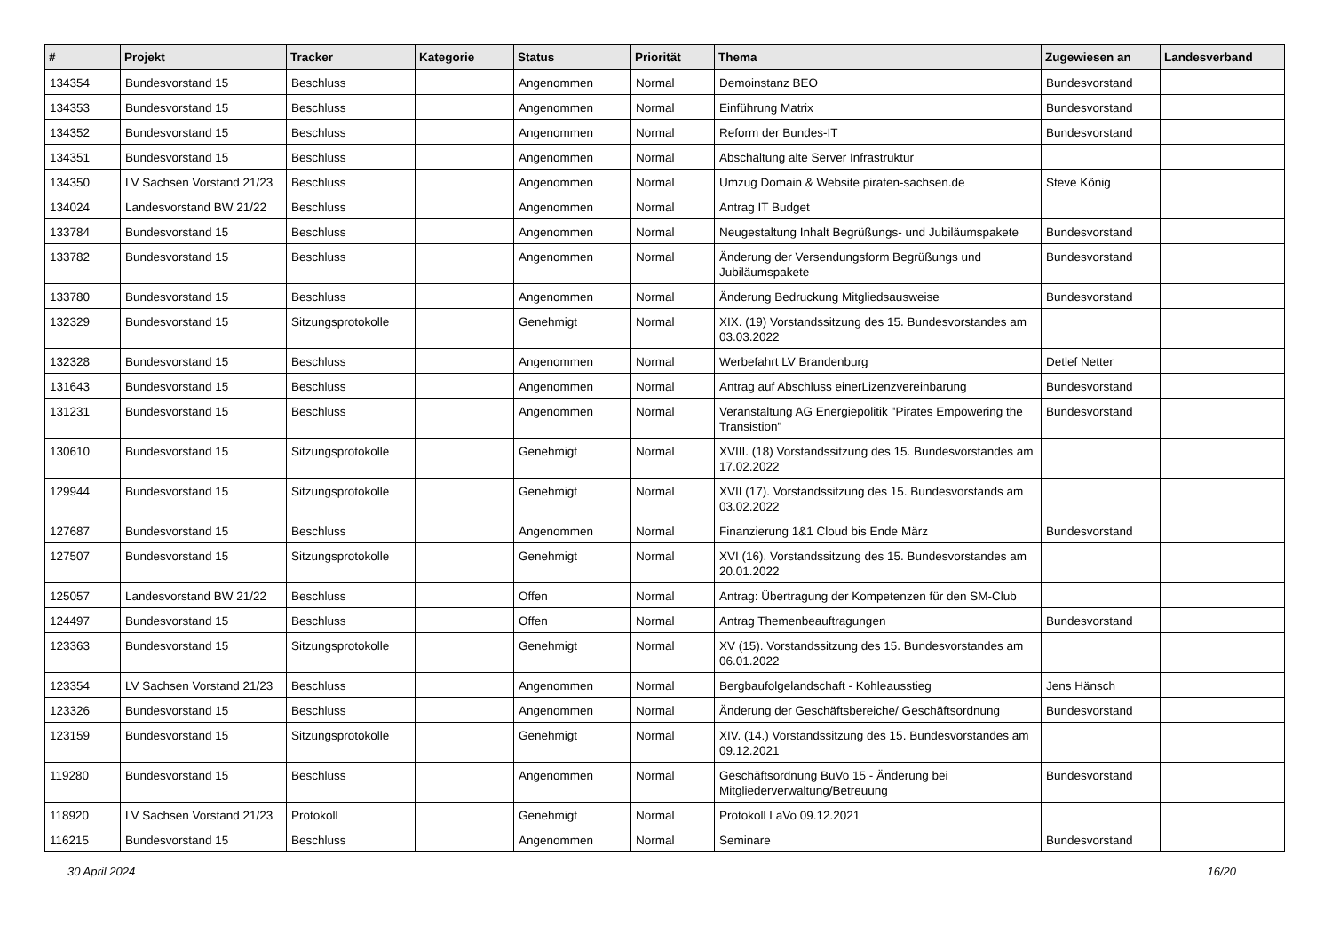| # | Projekt | Tracker | Kategorie | Status | Priorität | Thema | Zugewiesen an | Landesverband |
| --- | --- | --- | --- | --- | --- | --- | --- | --- |
| 134354 | Bundesvorstand 15 | Beschluss | | Angenommen | Normal | Demoinstanz BEO | Bundesvorstand | |
| 134353 | Bundesvorstand 15 | Beschluss | | Angenommen | Normal | Einführung Matrix | Bundesvorstand | |
| 134352 | Bundesvorstand 15 | Beschluss | | Angenommen | Normal | Reform der Bundes-IT | Bundesvorstand | |
| 134351 | Bundesvorstand 15 | Beschluss | | Angenommen | Normal | Abschaltung alte Server Infrastruktur | | |
| 134350 | LV Sachsen Vorstand 21/23 | Beschluss | | Angenommen | Normal | Umzug Domain & Website piraten-sachsen.de | Steve König | |
| 134024 | Landesvorstand BW 21/22 | Beschluss | | Angenommen | Normal | Antrag IT Budget | | |
| 133784 | Bundesvorstand 15 | Beschluss | | Angenommen | Normal | Neugestaltung Inhalt Begrüßungs- und Jubiläumspakete | Bundesvorstand | |
| 133782 | Bundesvorstand 15 | Beschluss | | Angenommen | Normal | Änderung der Versendungsform Begrüßungs und Jubiläumspakete | Bundesvorstand | |
| 133780 | Bundesvorstand 15 | Beschluss | | Angenommen | Normal | Änderung Bedruckung Mitgliedsausweise | Bundesvorstand | |
| 132329 | Bundesvorstand 15 | Sitzungsprotokolle | | Genehmigt | Normal | XIX. (19) Vorstandssitzung des 15. Bundesvorstandes am 03.03.2022 | | |
| 132328 | Bundesvorstand 15 | Beschluss | | Angenommen | Normal | Werbefahrt LV Brandenburg | Detlef Netter | |
| 131643 | Bundesvorstand 15 | Beschluss | | Angenommen | Normal | Antrag auf Abschluss einerLizenzvereinbarung | Bundesvorstand | |
| 131231 | Bundesvorstand 15 | Beschluss | | Angenommen | Normal | Veranstaltung AG Energiepolitik "Pirates Empowering the Transistion" | Bundesvorstand | |
| 130610 | Bundesvorstand 15 | Sitzungsprotokolle | | Genehmigt | Normal | XVIII. (18) Vorstandssitzung des 15. Bundesvorstandes am 17.02.2022 | | |
| 129944 | Bundesvorstand 15 | Sitzungsprotokolle | | Genehmigt | Normal | XVII (17). Vorstandssitzung des 15. Bundesvorstands am 03.02.2022 | | |
| 127687 | Bundesvorstand 15 | Beschluss | | Angenommen | Normal | Finanzierung 1&1 Cloud bis Ende März | Bundesvorstand | |
| 127507 | Bundesvorstand 15 | Sitzungsprotokolle | | Genehmigt | Normal | XVI (16). Vorstandssitzung des 15. Bundesvorstandes am 20.01.2022 | | |
| 125057 | Landesvorstand BW 21/22 | Beschluss | | Offen | Normal | Antrag: Übertragung der Kompetenzen für den SM-Club | | |
| 124497 | Bundesvorstand 15 | Beschluss | | Offen | Normal | Antrag Themenbeauftragungen | Bundesvorstand | |
| 123363 | Bundesvorstand 15 | Sitzungsprotokolle | | Genehmigt | Normal | XV (15). Vorstandssitzung des 15. Bundesvorstandes am 06.01.2022 | | |
| 123354 | LV Sachsen Vorstand 21/23 | Beschluss | | Angenommen | Normal | Bergbaufolgelandschaft - Kohleausstieg | Jens Hänsch | |
| 123326 | Bundesvorstand 15 | Beschluss | | Angenommen | Normal | Änderung der Geschäftsbereiche/ Geschäftsordnung | Bundesvorstand | |
| 123159 | Bundesvorstand 15 | Sitzungsprotokolle | | Genehmigt | Normal | XIV. (14.) Vorstandssitzung des 15. Bundesvorstandes am 09.12.2021 | | |
| 119280 | Bundesvorstand 15 | Beschluss | | Angenommen | Normal | Geschäftsordnung BuVo 15 - Änderung bei Mitgliederverwaltung/Betreuung | Bundesvorstand | |
| 118920 | LV Sachsen Vorstand 21/23 | Protokoll | | Genehmigt | Normal | Protokoll LaVo 09.12.2021 | | |
| 116215 | Bundesvorstand 15 | Beschluss | | Angenommen | Normal | Seminare | Bundesvorstand | |
30 April 2024 16/20